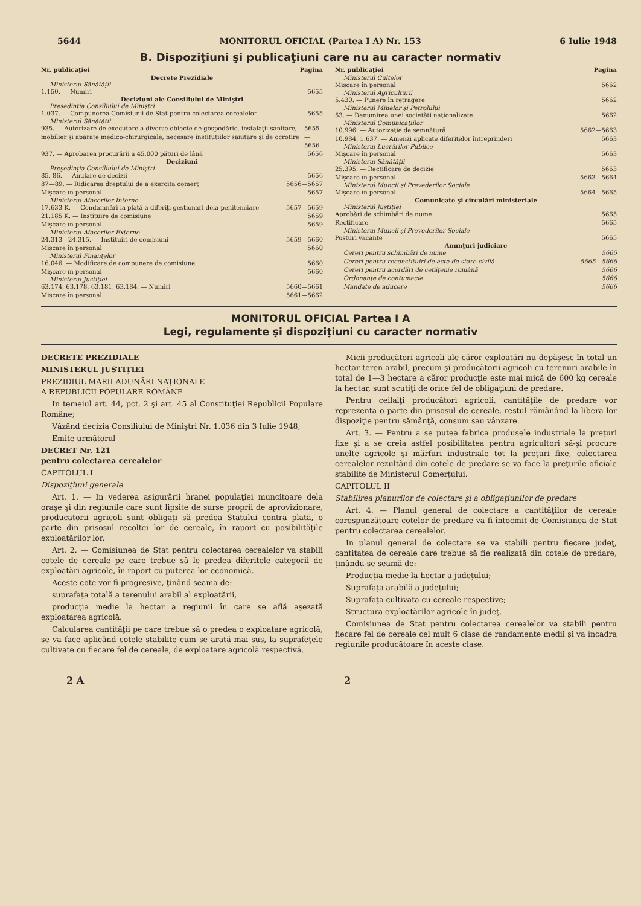5644 MONITORUL OFICIAL (Partea I A) Nr. 153 6 Iulie 1948
B. Dispoziţiuni şi publicaţiuni care nu au caracter normativ
Nr. publicaţiei Pagina
Decrete Prezidiale
Ministerul Sănătăţii
1.150. — Numiri 5655
Deciziuni ale Consiliului de Miniştri
Preşedinţia Consiliului de Miniştri
1.037. — Compunerea Comisiunii de Stat pentru colectarea cerealelor 5655
Ministerul Sănătăţii
935. — Autorizare de executare a diverse obiecte de gospodărie, instalaţii sanitare, mobilier şi aparate medico-chirurgicale, necesare instituţiilor sanitare şi de ocrotire 5655—5656
937. — Aprobarea procurării a 45.000 pături de lână 5656
Deciziuni
Preşedinţia Consiliului de Miniştri
85, 86. — Anulare de decizii 5656
87—89. — Ridicarea dreptului de a exercita comerţ 5656—5657
Mişcare în personal 5657
Ministerul Afacerilor Interne
17.633 K. — Condamnări la plată a diferiţi gestionari dela penitenciare 5657—5659
21.185 K. — Instituire de comisiune 5659
Mişcare în personal 5659
Ministerul Afacerilor Externe
24.313—24.315. — Instituiri de comisiuni 5659—5660
Mişcare în personal 5660
Ministerul Finanţelor
16.046. — Modificare de compunere de comisiune 5660
Mişcare în personal 5660
Ministerul Justiţiei
63.174, 63.178, 63.181, 63.184. — Numiri 5660—5661
Mişcare în personal 5661—5662
Nr. publicaţiei Pagina
Ministerul Cultelor
Mişcare în personal 5662
Ministerul Agriculturii
5.430. — Punere în retragere 5662
Ministerul Minelor şi Petrolului
53. — Denumirea unei societăţi naţionalizate 5662
Ministerul Comunicaţiilor
10.996. — Autorizaţie de semnătură 5662—5663
10.984, 1.637. — Amenzi aplicate diferitelor întreprinderi 5663
Ministerul Lucrărilor Publice
Mişcare în personal 5663
Ministerul Sănătăţii
25.395. — Rectificare de decizie 5663
Mişcare în personal 5663—5664
Ministerul Muncii şi Prevederilor Sociale
Mişcare în personal 5664—5665
Comunicate şi circulări ministeriale
Ministerul Justiţiei
Aprobări de schimbări de nume 5665
Rectificare 5665
Ministerul Muncii şi Prevederilor Sociale
Posturi vacante 5665
Anunţuri judiciare
Cereri pentru schimbări de nume 5665
Cereri pentru reconstituiri de acte de stare civilă 5665—5666
Cereri pentru acordări de cetăţenie română 5666
Ordonanţe de contumacie 5666
Mandate de aducere 5666
MONITORUL OFICIAL Partea I A
Legi, regulamente şi dispoziţiuni cu caracter normativ
DECRETE PREZIDIALE
MINISTERUL JUSTIŢIEI
PREZIDIUL MARII ADUNĂRI NAŢIONALE
A REPUBLICII POPULARE ROMÂNE
In temeiul art. 44, pct. 2 şi art. 45 al Constituţiei Republicii Populare Române;
Văzând decizia Consiliului de Miniştri Nr. 1.036 din 3 Iulie 1948;
Emite următorul
DECRET Nr. 121
pentru colectarea cerealelor
CAPITOLUL I
Dispoziţiuni generale
Art. 1. — In vederea asigurării hranei populaţiei muncitoare dela oraşe şi din regiunile care sunt lipsite de surse proprii de aprovizionare, producătorii agricoli sunt obligaţi să predea Statului contra plată, o parte din prisosul recoltei lor de cereale, în raport cu posibilităţile exploatărilor lor.
Art. 2. — Comisiunea de Stat pentru colectarea cerealelor va stabili cotele de cereale pe care trebue să le predea diferitele categorii de exploatări agricole, în raport cu puterea lor economică.
Aceste cote vor fi progresive, ţinând seama de:
suprafaţa totală a terenului arabil al exploatării,
producţia medie la hectar a regiunii în care se află aşezată exploatarea agricolă.
Calcularea cantităţii pe care trebue să o predea o exploatare agricolă, se va face aplicând cotele stabilite cum se arată mai sus, la suprafeţele cultivate cu fiecare fel de cereale, de exploatare agricolă respectivă.
Micii producători agricoli ale căror exploatări nu depăşesc în total un hectar teren arabil, precum şi producătorii agricoli cu terenuri arabile în total de 1—3 hectare a căror producţie este mai mică de 600 kg cereale la hectar, sunt scutiţi de orice fel de obligaţiuni de predare.
Pentru ceilalţi producători agricoli, cantităţile de predare vor reprezenta o parte din prisosul de cereale, restul rămânând la libera lor dispoziţie pentru sămânţă, consum sau vânzare.
Art. 3. — Pentru a se putea fabrica produsele industriale la preţuri fixe şi a se creia astfel posibilitatea pentru agricultori să-şi procure unelte agricole şi mărfuri industriale tot la preţuri fixe, colectarea cerealelor rezultând din cotele de predare se va face la preţurile oficiale stabilite de Ministerul Comerţului.
CAPITOLUL II
Stabilirea planurilor de colectare şi a obligaţiunilor de predare
Art. 4. — Planul general de colectare a cantităţilor de cereale corespunzătoare cotelor de predare va fi întocmit de Comisiunea de Stat pentru colectarea cerealelor.
In planul general de colectare se va stabili pentru fiecare judeţ, cantitatea de cereale care trebue să fie realizată din cotele de predare, ţinându-se seamă de:
Producţia medie la hectar a judeţului;
Suprafaţa arabilă a judeţului;
Suprafaţa cultivată cu cereale respective;
Structura exploatărilor agricole în judeţ.
Comisiunea de Stat pentru colectarea cerealelor va stabili pentru fiecare fel de cereale cel mult 6 clase de randamente medii şi va încadra regiunile producătoare în aceste clase.
2 A 2